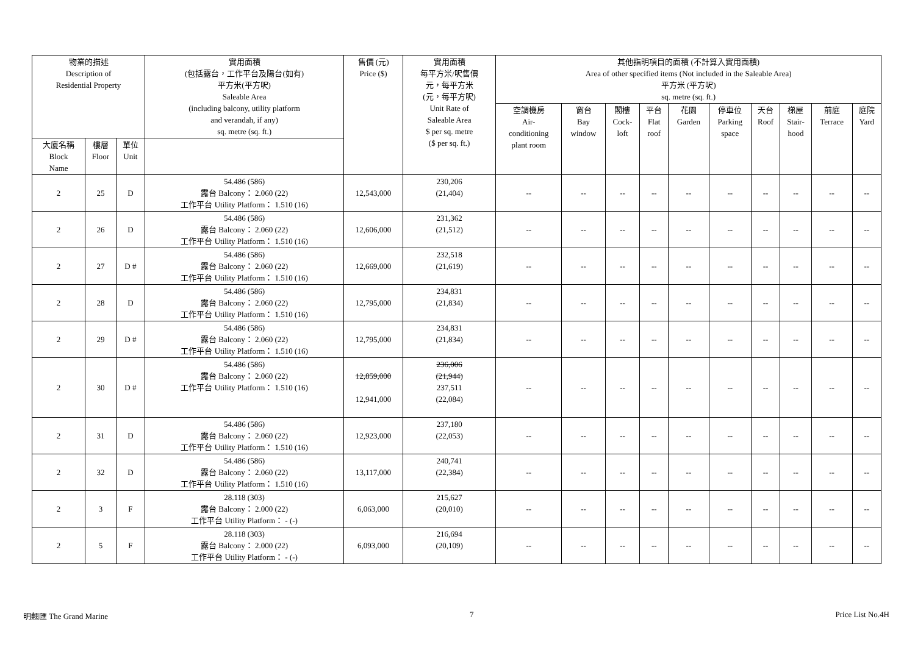| 物業的描述 Description of Residential Property | | | 實用面積 (包括露台，工作平台及陽台(如有) 平方米(平方呎) Saleable Area (including balcony, utility platform and verandah, if any) sq. metre (sq. ft.) | 售價 (元) Price ($) | 實用面積 每平方米/呎售價 元，每平方米 (元，每平方呎) Unit Rate of Saleable Area $ per sq. metre ($ per sq. ft.) | 其他指明項目的面積 (不計算入實用面積) Area of other specified items (Not included in the Saleable Area) 平方米 (平方呎) sq. metre (sq. ft.) | | | | | | | | | |
| --- | --- | --- | --- | --- | --- | --- | --- | --- | --- | --- | --- | --- | --- | --- | --- |
| | | | | | | 空調機房 Air- conditioning plant room | 窗台 Bay window | 閣樓 Cock- loft | 平台 Flat roof | 花園 Garden | 停車位 Parking space | 天台 Roof | 梯屋 Stair- hood | 前庭 Terrace | 庭院 Yard |
| 大廈名稱 Block Name | 樓層 Floor | 單位 Unit | | | | | | | | | | | | | |
| 2 | 25 | D | 54.486 (586) 露台 Balcony： 2.060 (22) 工作平台 Utility Platform： 1.510 (16) | 12,543,000 | 230,206 (21,404) | -- | -- | -- | -- | -- | -- | -- | -- | -- | -- |
| 2 | 26 | D | 54.486 (586) 露台 Balcony： 2.060 (22) 工作平台 Utility Platform： 1.510 (16) | 12,606,000 | 231,362 (21,512) | -- | -- | -- | -- | -- | -- | -- | -- | -- | -- |
| 2 | 27 | D # | 54.486 (586) 露台 Balcony： 2.060 (22) 工作平台 Utility Platform： 1.510 (16) | 12,669,000 | 232,518 (21,619) | -- | -- | -- | -- | -- | -- | -- | -- | -- | -- |
| 2 | 28 | D | 54.486 (586) 露台 Balcony： 2.060 (22) 工作平台 Utility Platform： 1.510 (16) | 12,795,000 | 234,831 (21,834) | -- | -- | -- | -- | -- | -- | -- | -- | -- | -- |
| 2 | 29 | D # | 54.486 (586) 露台 Balcony： 2.060 (22) 工作平台 Utility Platform： 1.510 (16) | 12,795,000 | 234,831 (21,834) | -- | -- | -- | -- | -- | -- | -- | -- | -- | -- |
| 2 | 30 | D # | 54.486 (586) 露台 Balcony： 2.060 (22) 工作平台 Utility Platform： 1.510 (16) | 12,859,000 12,941,000 | 236,006 (21,944) 237,511 (22,084) | -- | -- | -- | -- | -- | -- | -- | -- | -- | -- |
| 2 | 31 | D | 54.486 (586) 露台 Balcony： 2.060 (22) 工作平台 Utility Platform： 1.510 (16) | 12,923,000 | 237,180 (22,053) | -- | -- | -- | -- | -- | -- | -- | -- | -- | -- |
| 2 | 32 | D | 54.486 (586) 露台 Balcony： 2.060 (22) 工作平台 Utility Platform： 1.510 (16) | 13,117,000 | 240,741 (22,384) | -- | -- | -- | -- | -- | -- | -- | -- | -- | -- |
| 2 | 3 | F | 28.118 (303) 露台 Balcony： 2.000 (22) 工作平台 Utility Platform： - (-) | 6,063,000 | 215,627 (20,010) | -- | -- | -- | -- | -- | -- | -- | -- | -- | -- |
| 2 | 5 | F | 28.118 (303) 露台 Balcony： 2.000 (22) 工作平台 Utility Platform： - (-) | 6,093,000 | 216,694 (20,109) | -- | -- | -- | -- | -- | -- | -- | -- | -- | -- |
明翹匯 The Grand Marine 7 Price List No.4H